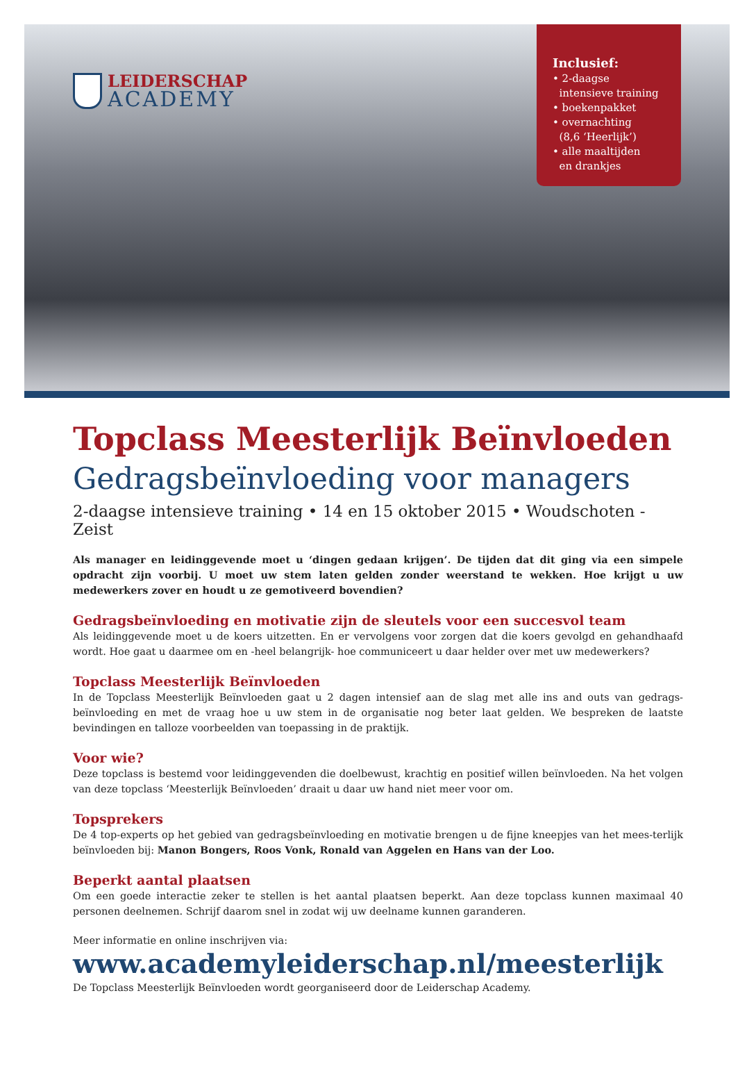LEIDERSCHAP
ACADEMY
Inclusief:
• 2-daagse
intensieve training
• boekenpakket
• overnachting
(8,6 ‘Heerlijk’)
• alle maaltijden
en drankjes
Topclass Meesterlijk Beïnvloeden
Gedragsbeïnvloeding voor managers
2-daagse intensieve training • 14 en 15 oktober 2015 • Woudschoten - Zeist
Als manager en leidinggevende moet u ‘dingen gedaan krijgen’. De tijden dat dit ging via een simpele opdracht zijn voorbij. U moet uw stem laten gelden zonder weerstand te wekken. Hoe krijgt u uw medewerkers zover en houdt u ze gemotiveerd bovendien?
Gedragsbeïnvloeding en motivatie zijn de sleutels voor een succesvol team
Als leidinggevende moet u de koers uitzetten. En er vervolgens voor zorgen dat die koers gevolgd en gehandhaafd wordt. Hoe gaat u daarmee om en -heel belangrijk- hoe communiceert u daar helder over met uw medewerkers?
Topclass Meesterlijk Beïnvloeden
In de Topclass Meesterlijk Beïnvloeden gaat u 2 dagen intensief aan de slag met alle ins and outs van gedrags-beïnvloeding en met de vraag hoe u uw stem in de organisatie nog beter laat gelden. We bespreken de laatste bevindingen en talloze voorbeelden van toepassing in de praktijk.
Voor wie?
Deze topclass is bestemd voor leidinggevenden die doelbewust, krachtig en positief willen beïnvloeden. Na het volgen van deze topclass ‘Meesterlijk Beïnvloeden’ draait u daar uw hand niet meer voor om.
Topsprekers
De 4 top-experts op het gebied van gedragsbeïnvloeding en motivatie brengen u de fijne kneepjes van het mees-terlijk beïnvloeden bij: Manon Bongers, Roos Vonk, Ronald van Aggelen en Hans van der Loo.
Beperkt aantal plaatsen
Om een goede interactie zeker te stellen is het aantal plaatsen beperkt. Aan deze topclass kunnen maximaal 40 personen deelnemen. Schrijf daarom snel in zodat wij uw deelname kunnen garanderen.
Meer informatie en online inschrijven via:
www.academyleiderschap.nl/meesterlijk
De Topclass Meesterlijk Beïnvloeden wordt georganiseerd door de Leiderschap Academy.